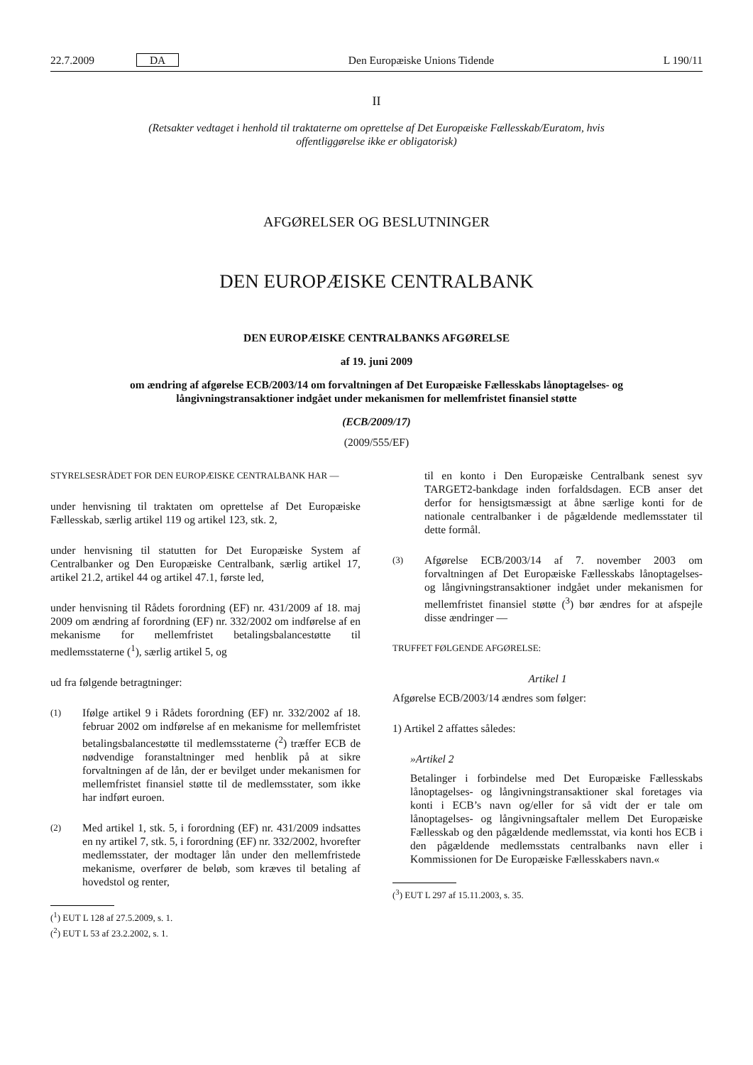22.7.2009 DA Den Europæiske Unions Tidende L 190/11
II
(Retsakter vedtaget i henhold til traktaterne om oprettelse af Det Europæiske Fællesskab/Euratom, hvis offentliggørelse ikke er obligatorisk)
AFGØRELSER OG BESLUTNINGER
DEN EUROPÆISKE CENTRALBANK
DEN EUROPÆISKE CENTRALBANKS AFGØRELSE
af 19. juni 2009
om ændring af afgørelse ECB/2003/14 om forvaltningen af Det Europæiske Fællesskabs lånoptagelses- og långivningstransaktioner indgået under mekanismen for mellemfristet finansiel støtte
(ECB/2009/17)
(2009/555/EF)
STYRELSESRÅDET FOR DEN EUROPÆISKE CENTRALBANK HAR —
under henvisning til traktaten om oprettelse af Det Europæiske Fællesskab, særlig artikel 119 og artikel 123, stk. 2,
under henvisning til statutten for Det Europæiske System af Centralbanker og Den Europæiske Centralbank, særlig artikel 17, artikel 21.2, artikel 44 og artikel 47.1, første led,
under henvisning til Rådets forordning (EF) nr. 431/2009 af 18. maj 2009 om ændring af forordning (EF) nr. 332/2002 om indførelse af en mekanisme for mellemfristet betalingsbalancestøtte til medlemsstaterne (<sup>1</sup>), særlig artikel 5, og
ud fra følgende betragtninger:
(1) Ifølge artikel 9 i Rådets forordning (EF) nr. 332/2002 af 18. februar 2002 om indførelse af en mekanisme for mellemfristet betalingsbalancestøtte til medlemsstaterne (<sup>2</sup>) træffer ECB de nødvendige foranstaltninger med henblik på at sikre forvaltningen af de lån, der er bevilget under mekanismen for mellemfristet finansiel støtte til de medlemsstater, som ikke har indført euroen.
(2) Med artikel 1, stk. 5, i forordning (EF) nr. 431/2009 indsattes en ny artikel 7, stk. 5, i forordning (EF) nr. 332/2002, hvorefter medlemsstater, der modtager lån under den mellemfristede mekanisme, overfører de beløb, som kræves til betaling af hovedstol og renter,
(<sup>1</sup>) EUT L 128 af 27.5.2009, s. 1.
(<sup>2</sup>) EUT L 53 af 23.2.2002, s. 1.
til en konto i Den Europæiske Centralbank senest syv TARGET2-bankdage inden forfaldsdagen. ECB anser det derfor for hensigtsmæssigt at åbne særlige konti for de nationale centralbanker i de pågældende medlemsstater til dette formål.
(3) Afgørelse ECB/2003/14 af 7. november 2003 om forvaltningen af Det Europæiske Fællesskabs lånoptagelses- og långivningstransaktioner indgået under mekanismen for mellemfristet finansiel støtte (<sup>3</sup>) bør ændres for at afspejle disse ændringer —
TRUFFET FØLGENDE AFGØRELSE:
Artikel 1
Afgørelse ECB/2003/14 ændres som følger:
1) Artikel 2 affattes således:
»Artikel 2
Betalinger i forbindelse med Det Europæiske Fællesskabs lånoptagelses- og långivningstransaktioner skal foretages via konti i ECB’s navn og/eller for så vidt der er tale om lånoptagelses- og långivningsaftaler mellem Det Europæiske Fællesskab og den pågældende medlemsstat, via konti hos ECB i den pågældende medlemsstats centralbanks navn eller i Kommissionen for De Europæiske Fællesskabers navn.«
(<sup>3</sup>) EUT L 297 af 15.11.2003, s. 35.